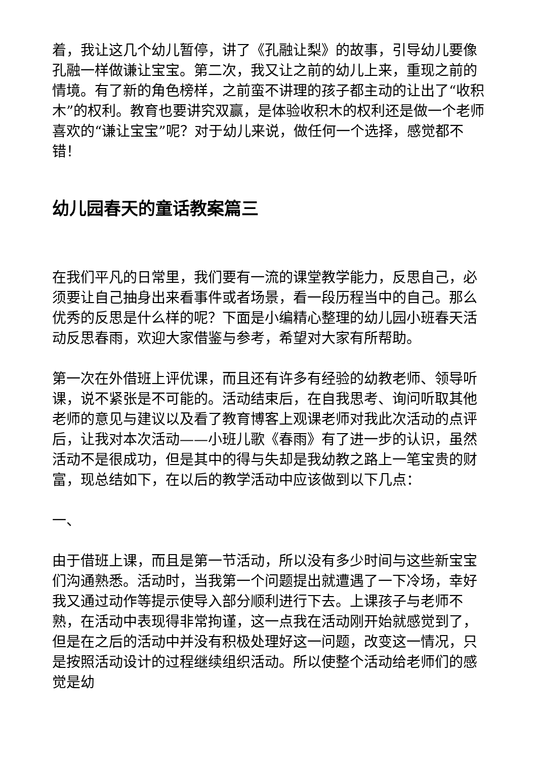着，我让这几个幼儿暂停，讲了《孔融让梨》的故事，引导幼儿要像孔融一样做谦让宝宝。第二次，我又让之前的幼儿上来，重现之前的情境。有了新的角色榜样，之前蛮不讲理的孩子都主动的让出了“收积木”的权利。教育也要讲究双赢，是体验收积木的权利还是做一个老师喜欢的“谦让宝宝”呢？对于幼儿来说，做任何一个选择，感觉都不错！
幼儿园春天的童话教案篇三
在我们平凡的日常里，我们要有一流的课堂教学能力，反思自己，必须要让自己抽身出来看事件或者场景，看一段历程当中的自己。那么优秀的反思是什么样的呢？下面是小编精心整理的幼儿园小班春天活动反思春雨，欢迎大家借鉴与参考，希望对大家有所帮助。
第一次在外借班上评优课，而且还有许多有经验的幼教老师、领导听课，说不紧张是不可能的。活动结束后，在自我思考、询问听取其他老师的意见与建议以及看了教育博客上观课老师对我此次活动的点评后，让我对本次活动——小班儿歌《春雨》有了进一步的认识，虽然活动不是很成功，但是其中的得与失却是我幼教之路上一笔宝贵的财富，现总结如下，在以后的教学活动中应该做到以下几点：
一、
由于借班上课，而且是第一节活动，所以没有多少时间与这些新宝宝们沟通熟悉。活动时，当我第一个问题提出就遭遇了一下冷场，幸好我又通过动作等提示使导入部分顺利进行下去。上课孩子与老师不熟，在活动中表现得非常拘谨，这一点我在活动刚开始就感觉到了，但是在之后的活动中并没有积极处理好这一问题，改变这一情况，只是按照活动设计的过程继续组织活动。所以使整个活动给老师们的感觉是幼